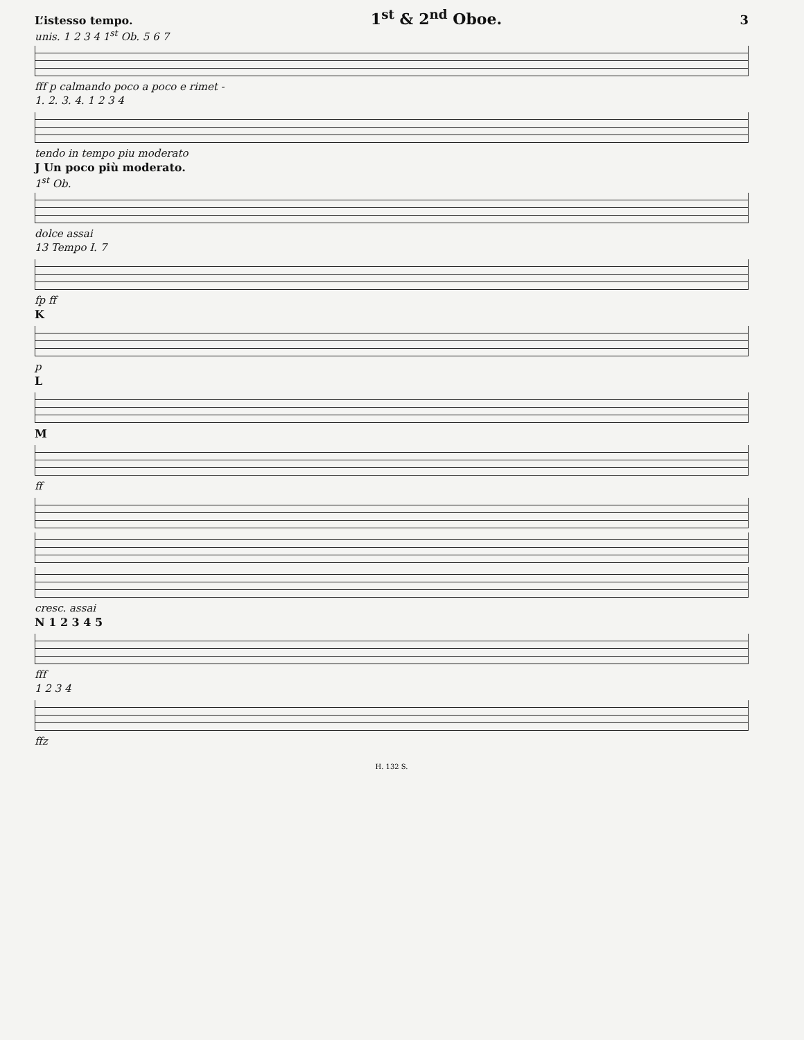L’istesso tempo. 1<sup>st</sup> & 2<sup>nd</sup> Oboe. 3
unis. 1 2 3 4 1<sup>st</sup> Ob. 5 6 7
fff p calmando poco a poco e rimet -
1. 2. 3. 4. 1 2 3 4
tendo in tempo piu moderato
J Un poco più moderato.
1<sup>st</sup> Ob.
dolce assai
13 Tempo I. 7
fp ff
K
p
L
M
ff
cresc. assai
N 1 2 3 4 5
fff
1 2 3 4
ffz
H. 132 S.